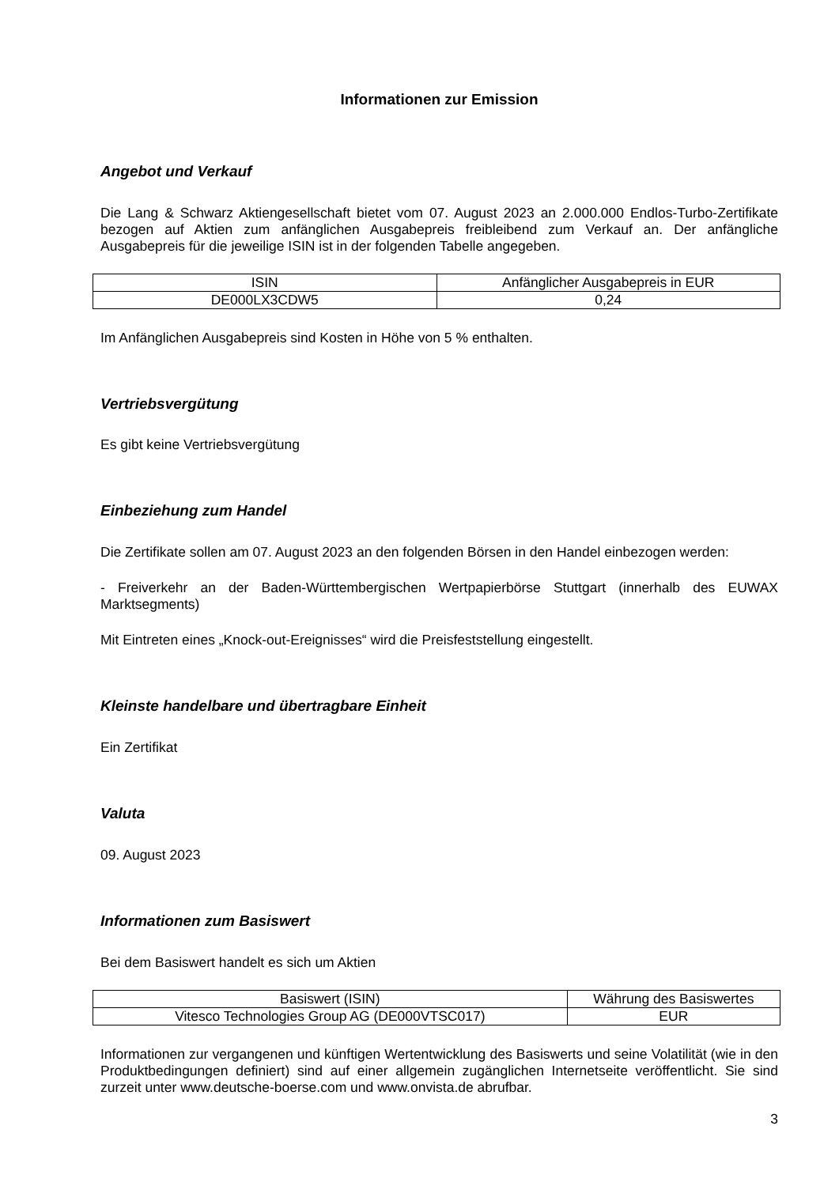Informationen zur Emission
Angebot und Verkauf
Die Lang & Schwarz Aktiengesellschaft bietet vom 07. August 2023 an 2.000.000 Endlos-Turbo-Zertifikate bezogen auf Aktien zum anfänglichen Ausgabepreis freibleibend zum Verkauf an. Der anfängliche Ausgabepreis für die jeweilige ISIN ist in der folgenden Tabelle angegeben.
| ISIN | Anfänglicher Ausgabepreis in EUR |
| DE000LX3CDW5 | 0,24 |
Im Anfänglichen Ausgabepreis sind Kosten in Höhe von 5 % enthalten.
Vertriebsvergütung
Es gibt keine Vertriebsvergütung
Einbeziehung zum Handel
Die Zertifikate sollen am 07. August 2023 an den folgenden Börsen in den Handel einbezogen werden:
- Freiverkehr an der Baden-Württembergischen Wertpapierbörse Stuttgart (innerhalb des EUWAX Marktsegments)
Mit Eintreten eines „Knock-out-Ereignisses“ wird die Preisfeststellung eingestellt.
Kleinste handelbare und übertragbare Einheit
Ein Zertifikat
Valuta
09. August 2023
Informationen zum Basiswert
Bei dem Basiswert handelt es sich um Aktien
| Basiswert (ISIN) | Währung des Basiswertes |
| Vitesco Technologies Group AG (DE000VTSC017) | EUR |
Informationen zur vergangenen und künftigen Wertentwicklung des Basiswerts und seine Volatilität (wie in den Produktbedingungen definiert) sind auf einer allgemein zugänglichen Internetseite veröffentlicht. Sie sind zurzeit unter www.deutsche-boerse.com und www.onvista.de abrufbar.
3